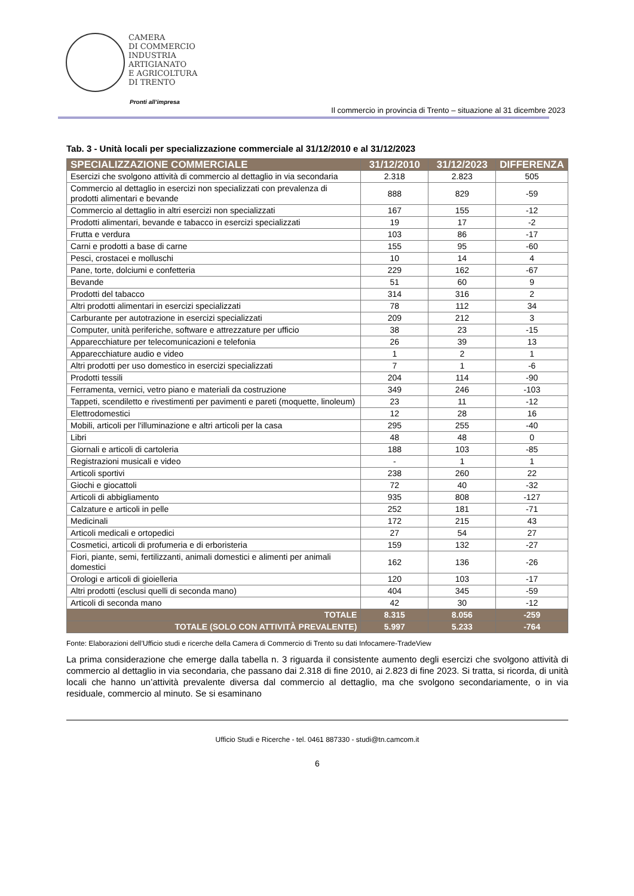CAMERA
DI COMMERCIO
INDUSTRIA
ARTIGIANATO
E AGRICOLTURA
DI TRENTO
Pronti all’impresa
Il commercio in provincia di Trento – situazione al 31 dicembre 2023
Tab. 3 - Unità locali per specializzazione commerciale al 31/12/2010 e al 31/12/2023
| SPECIALIZZAZIONE COMMERCIALE | 31/12/2010 | 31/12/2023 | DIFFERENZA |
| --- | --- | --- | --- |
| Esercizi che svolgono attività di commercio al dettaglio in via secondaria | 2.318 | 2.823 | 505 |
| Commercio al dettaglio in esercizi non specializzati con prevalenza di prodotti alimentari e bevande | 888 | 829 | -59 |
| Commercio al dettaglio in altri esercizi non specializzati | 167 | 155 | -12 |
| Prodotti alimentari, bevande e tabacco in esercizi specializzati | 19 | 17 | -2 |
| Frutta e verdura | 103 | 86 | -17 |
| Carni e prodotti a base di carne | 155 | 95 | -60 |
| Pesci, crostacei e molluschi | 10 | 14 | 4 |
| Pane, torte, dolciumi e confetteria | 229 | 162 | -67 |
| Bevande | 51 | 60 | 9 |
| Prodotti del tabacco | 314 | 316 | 2 |
| Altri prodotti alimentari in esercizi specializzati | 78 | 112 | 34 |
| Carburante per autotrazione in esercizi specializzati | 209 | 212 | 3 |
| Computer, unità periferiche, software e attrezzature per ufficio | 38 | 23 | -15 |
| Apparecchiature per telecomunicazioni e telefonia | 26 | 39 | 13 |
| Apparecchiature audio e video | 1 | 2 | 1 |
| Altri prodotti per uso domestico in esercizi specializzati | 7 | 1 | -6 |
| Prodotti tessili | 204 | 114 | -90 |
| Ferramenta, vernici, vetro piano e materiali da costruzione | 349 | 246 | -103 |
| Tappeti, scendiletto e rivestimenti per pavimenti e pareti (moquette, linoleum) | 23 | 11 | -12 |
| Elettrodomestici | 12 | 28 | 16 |
| Mobili, articoli per l'illuminazione e altri articoli per la casa | 295 | 255 | -40 |
| Libri | 48 | 48 | 0 |
| Giornali e articoli di cartoleria | 188 | 103 | -85 |
| Registrazioni musicali e video | - | 1 | 1 |
| Articoli sportivi | 238 | 260 | 22 |
| Giochi e giocattoli | 72 | 40 | -32 |
| Articoli di abbigliamento | 935 | 808 | -127 |
| Calzature e articoli in pelle | 252 | 181 | -71 |
| Medicinali | 172 | 215 | 43 |
| Articoli medicali e ortopedici | 27 | 54 | 27 |
| Cosmetici, articoli di profumeria e di erboristeria | 159 | 132 | -27 |
| Fiori, piante, semi, fertilizzanti, animali domestici e alimenti per animali domestici | 162 | 136 | -26 |
| Orologi e articoli di gioielleria | 120 | 103 | -17 |
| Altri prodotti (esclusi quelli di seconda mano) | 404 | 345 | -59 |
| Articoli di seconda mano | 42 | 30 | -12 |
| TOTALE | 8.315 | 8.056 | -259 |
| TOTALE (SOLO CON ATTIVITÀ PREVALENTE) | 5.997 | 5.233 | -764 |
Fonte: Elaborazioni dell’Ufficio studi e ricerche della Camera di Commercio di Trento su dati Infocamere-TradeView
La prima considerazione che emerge dalla tabella n. 3 riguarda il consistente aumento degli esercizi che svolgono attività di commercio al dettaglio in via secondaria, che passano dai 2.318 di fine 2010, ai 2.823 di fine 2023. Si tratta, si ricorda, di unità locali che hanno un’attività prevalente diversa dal commercio al dettaglio, ma che svolgono secondariamente, o in via residuale, commercio al minuto. Se si esaminano
Ufficio Studi e Ricerche - tel. 0461 887330 - studi@tn.camcom.it
6